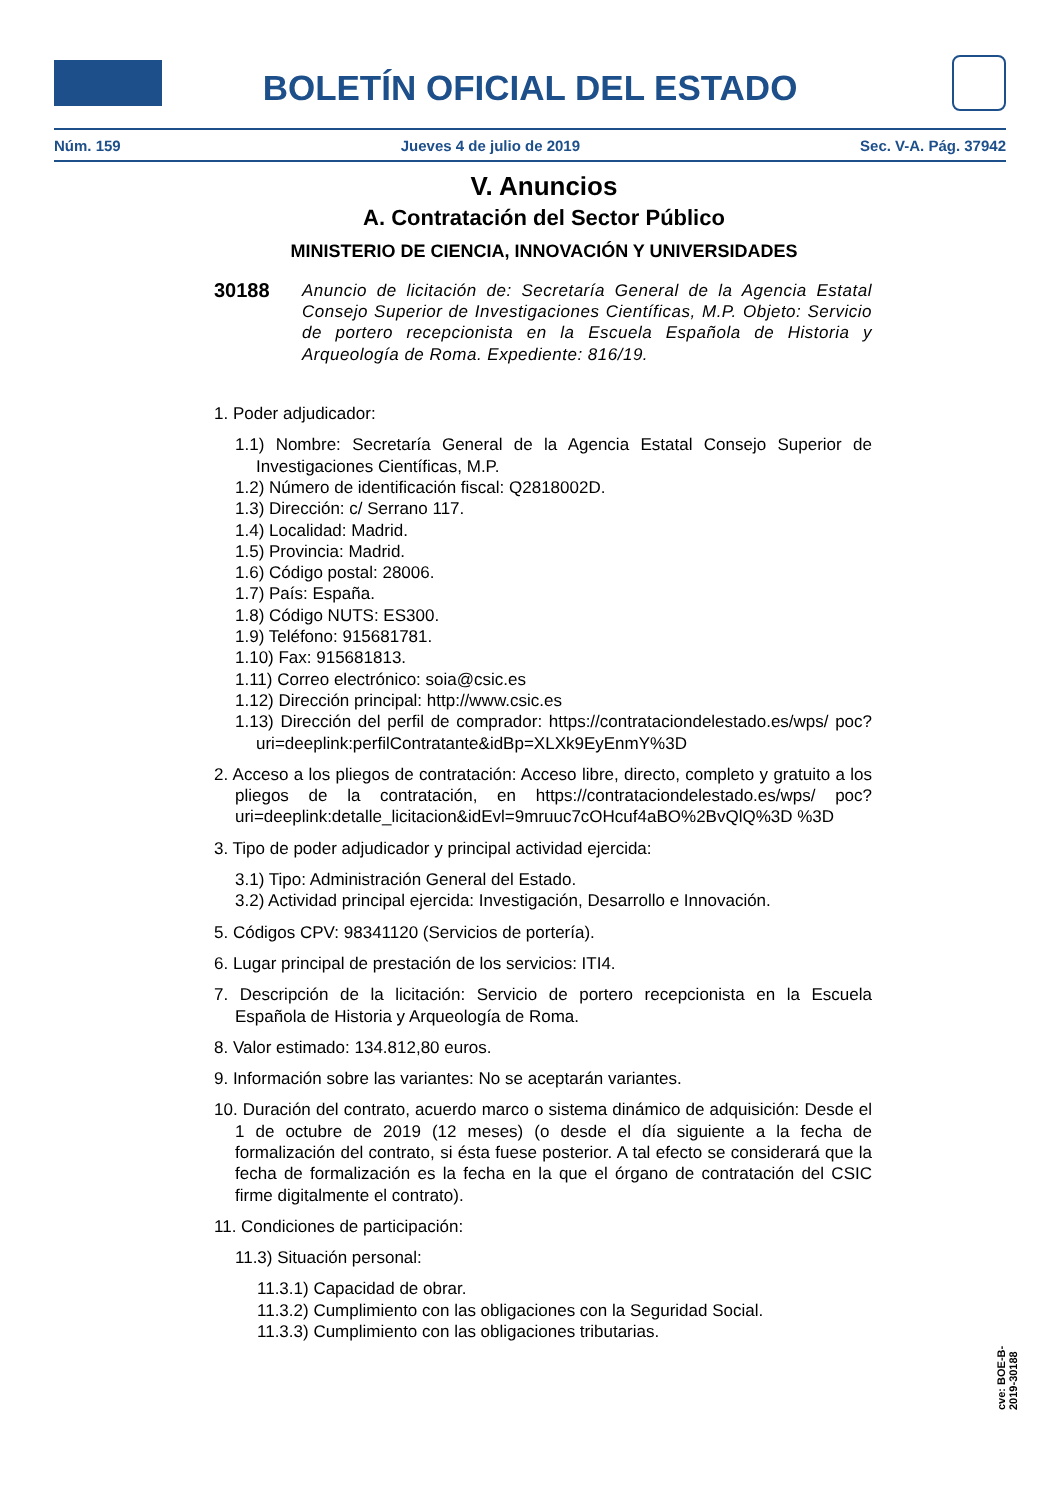BOLETÍN OFICIAL DEL ESTADO
Núm. 159 Jueves 4 de julio de 2019 Sec. V-A. Pág. 37942
V. Anuncios
A. Contratación del Sector Público
MINISTERIO DE CIENCIA, INNOVACIÓN Y UNIVERSIDADES
30188
Anuncio de licitación de: Secretaría General de la Agencia Estatal Consejo Superior de Investigaciones Científicas, M.P. Objeto: Servicio de portero recepcionista en la Escuela Española de Historia y Arqueología de Roma. Expediente: 816/19.
1. Poder adjudicador:
1.1) Nombre: Secretaría General de la Agencia Estatal Consejo Superior de Investigaciones Científicas, M.P.
1.2) Número de identificación fiscal: Q2818002D.
1.3) Dirección: c/ Serrano 117.
1.4) Localidad: Madrid.
1.5) Provincia: Madrid.
1.6) Código postal: 28006.
1.7) País: España.
1.8) Código NUTS: ES300.
1.9) Teléfono: 915681781.
1.10) Fax: 915681813.
1.11) Correo electrónico: soia@csic.es
1.12) Dirección principal: http://www.csic.es
1.13) Dirección del perfil de comprador: https://contrataciondelestado.es/wps/ poc?uri=deeplink:perfilContratante&idBp=XLXk9EyEnmY%3D
2. Acceso a los pliegos de contratación: Acceso libre, directo, completo y gratuito a los pliegos de la contratación, en https://contrataciondelestado.es/wps/ poc?uri=deeplink:detalle_licitacion&idEvl=9mruuc7cOHcuf4aBO%2BvQlQ%3D %3D
3. Tipo de poder adjudicador y principal actividad ejercida:
3.1) Tipo: Administración General del Estado.
3.2) Actividad principal ejercida: Investigación, Desarrollo e Innovación.
5. Códigos CPV: 98341120 (Servicios de portería).
6. Lugar principal de prestación de los servicios: ITI4.
7. Descripción de la licitación: Servicio de portero recepcionista en la Escuela Española de Historia y Arqueología de Roma.
8. Valor estimado: 134.812,80 euros.
9. Información sobre las variantes: No se aceptarán variantes.
10. Duración del contrato, acuerdo marco o sistema dinámico de adquisición: Desde el 1 de octubre de 2019 (12 meses) (o desde el día siguiente a la fecha de formalización del contrato, si ésta fuese posterior. A tal efecto se considerará que la fecha de formalización es la fecha en la que el órgano de contratación del CSIC firme digitalmente el contrato).
11. Condiciones de participación:
11.3) Situación personal:
11.3.1) Capacidad de obrar.
11.3.2) Cumplimiento con las obligaciones con la Seguridad Social.
11.3.3) Cumplimiento con las obligaciones tributarias.
cve: BOE-B-2019-30188